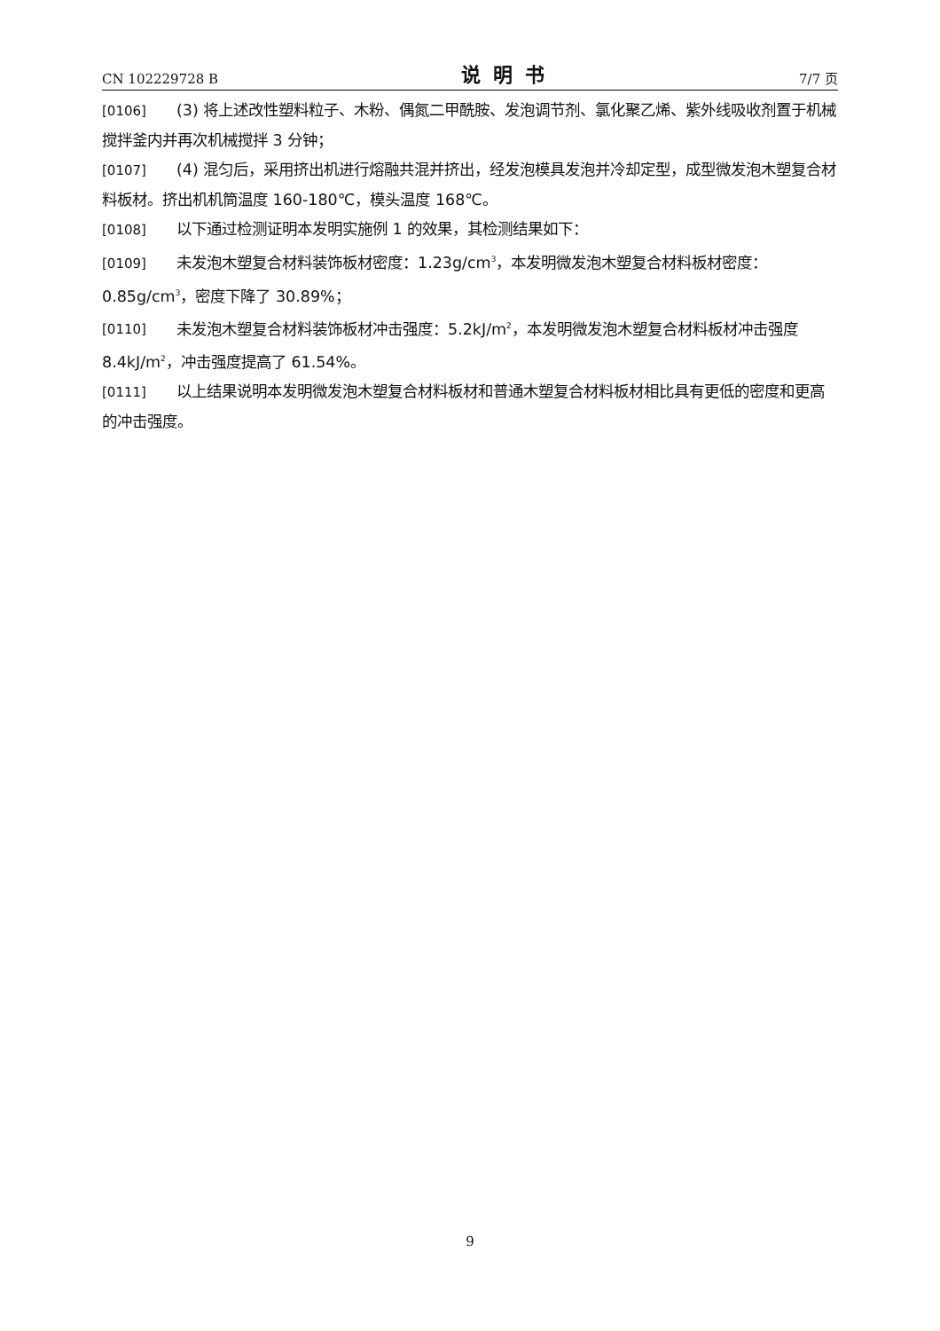CN 102229728 B 说明书 7/7 页
[0106] (3) 将上述改性塑料粒子、木粉、偶氮二甲酰胺、发泡调节剂、氯化聚乙烯、紫外线吸收剂置于机械搅拌釜内并再次机械搅拌 3 分钟；
[0107] (4) 混匀后，采用挤出机进行熔融共混并挤出，经发泡模具发泡并冷却定型，成型微发泡木塑复合材料板材。挤出机机筒温度 160-180℃，模头温度 168℃。
[0108] 以下通过检测证明本发明实施例 1 的效果，其检测结果如下：
[0109] 未发泡木塑复合材料装饰板材密度：1.23g/cm<sup>3</sup>，本发明微发泡木塑复合材料板材密度：0.85g/cm<sup>3</sup>，密度下降了 30.89%；
[0110] 未发泡木塑复合材料装饰板材冲击强度：5.2kJ/m<sup>2</sup>，本发明微发泡木塑复合材料板材冲击强度 8.4kJ/m<sup>2</sup>，冲击强度提高了 61.54%。
[0111] 以上结果说明本发明微发泡木塑复合材料板材和普通木塑复合材料板材相比具有更低的密度和更高的冲击强度。
9